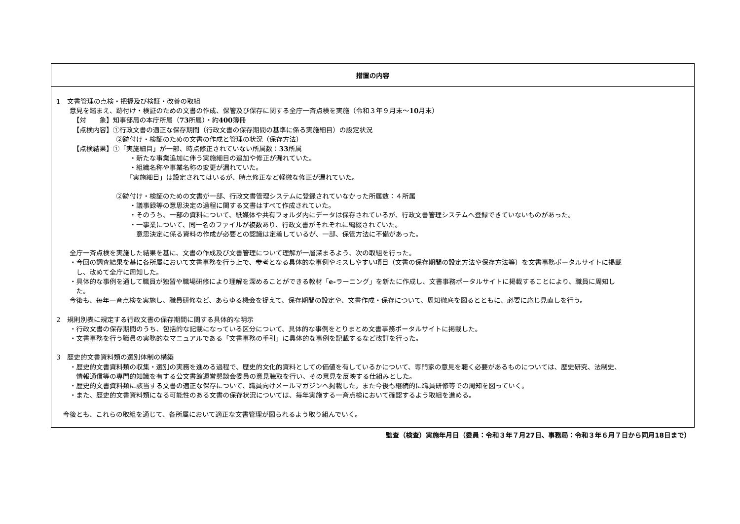| 措置の内容 |
| --- |
| 1 文書管理の点検・把握及び検証・改善の取組 意見を踏まえ、跡付け・検証のための文書の作成、保管及び保存に関する全庁一斉点検を実施（令和３年９月末～ 10 月末） 【対 象】知事部局の本庁所属（ 73 所属）・約 400 簿冊 【点検内容】①行政文書の適正な保存期間（行政文書の保存期間の基準に係る実施細目）の設定状況 ②跡付け・検証のための文書の作成と管理の状況（保存方法） 【点検結果】①「実施細目」が一部、時点修正されていない所属数： 33 所属 ・新たな事業追加に伴う実施細目の追加や修正が漏れていた。 ・組織名称や事業名称の変更が漏れていた。 「実施細目」は設定されてはいるが、時点修正など軽微な修正が漏れていた。 ②跡付け・検証のための文書が一部、行政文書管理システムに登録されていなかった所属数：４所属 ・議事録等の意思決定の過程に関する文書はすべて作成されていた。 ・そのうち、一部の資料について、紙媒体や共有フォルダ内にデータは保存されているが、行政文書管理システムへ登録できていないものがあった。 ・一事業について、同一名のファイルが複数あり、行政文書がそれぞれに編綴されていた。 意思決定に係る資料の作成が必要との認識は定着しているが、一部、保管方法に不備があった。 全庁一斉点検を実施した結果を基に、文書の作成及び文書管理について理解が一層深まるよう、次の取組を行った。 ・今回の調査結果を基に各所属において文書事務を行う上で、参考となる具体的な事例やミスしやすい項目（文書の保存期間の設定方法や保存方法等）を文書事務ポータルサイトに掲載 し、改めて全庁に周知した。 ・具体的な事例を通して職員が独習や職場研修により理解を深めることができる教材「 e- ラーニング」を新たに作成し、文書事務ポータルサイトに掲載することにより、職員に周知し た。 今後も、毎年一斉点検を実施し、職員研修など、あらゆる機会を捉えて、保存期間の設定や、文書作成・保存について、周知徹底を図るとともに、必要に応じ見直しを行う。 2 規則別表に規定する行政文書の保存期間に関する具体的な明示 ・行政文書の保存期間のうち、包括的な記載になっている区分について、具体的な事例をとりまとめ文書事務ポータルサイトに掲載した。 ・文書事務を行う職員の実務的なマニュアルである「文書事務の手引」に具体的な事例を記載するなど改訂を行った。 3 歴史的文書資料類の選別体制の構築 ・歴史的文書資料類の収集・選別の実務を進める過程で、歴史的文化的資料としての価値を有しているかについて、専門家の意見を聴く必要があるものについては、歴史研究、法制史、 情報通信等の専門的知識を有する公文書館運営懇談会委員の意見聴取を行い、その意見を反映する仕組みとした。 ・歴史的文書資料類に該当する文書の適正な保存について、職員向けメールマガジンへ掲載した。また今後も継続的に職員研修等での周知を図っていく。 ・また、歴史的文書資料類になる可能性のある文書の保存状況については、毎年実施する一斉点検において確認するよう取組を進める。 今後とも、これらの取組を通じて、各所属において適正な文書管理が図られるよう取り組んでいく。 |
監査（検査）実施年月日（委員：令和３年７月27日、事務局：令和３年６月７日から同月18日まで）